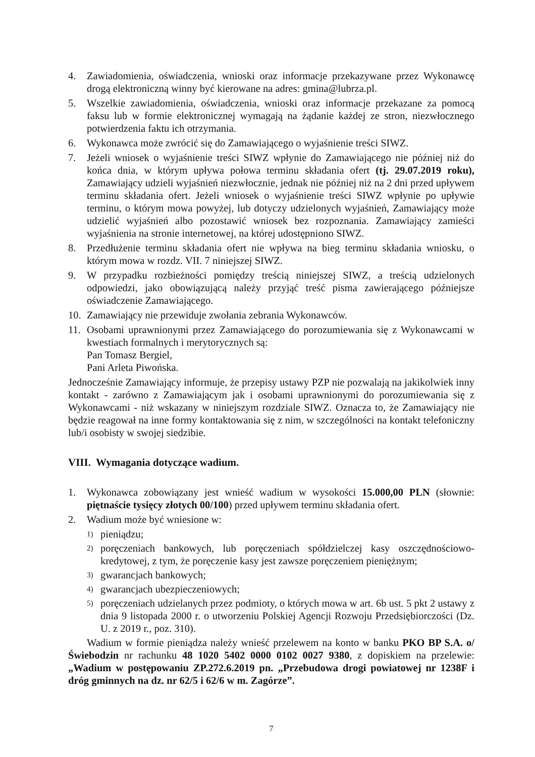4. Zawiadomienia, oświadczenia, wnioski oraz informacje przekazywane przez Wykonawcę drogą elektroniczną winny być kierowane na adres: gmina@lubrza.pl.
5. Wszelkie zawiadomienia, oświadczenia, wnioski oraz informacje przekazane za pomocą faksu lub w formie elektronicznej wymagają na żądanie każdej ze stron, niezwłocznego potwierdzenia faktu ich otrzymania.
6. Wykonawca może zwrócić się do Zamawiającego o wyjaśnienie treści SIWZ.
7. Jeżeli wniosek o wyjaśnienie treści SIWZ wpłynie do Zamawiającego nie później niż do końca dnia, w którym upływa połowa terminu składania ofert (tj. 29.07.2019 roku), Zamawiający udzieli wyjaśnień niezwłocznie, jednak nie później niż na 2 dni przed upływem terminu składania ofert. Jeżeli wniosek o wyjaśnienie treści SIWZ wpłynie po upływie terminu, o którym mowa powyżej, lub dotyczy udzielonych wyjaśnień, Zamawiający może udzielić wyjaśnień albo pozostawić wniosek bez rozpoznania. Zamawiający zamieści wyjaśnienia na stronie internetowej, na której udostępniono SIWZ.
8. Przedłużenie terminu składania ofert nie wpływa na bieg terminu składania wniosku, o którym mowa w rozdz. VII. 7 niniejszej SIWZ.
9. W przypadku rozbieżności pomiędzy treścią niniejszej SIWZ, a treścią udzielonych odpowiedzi, jako obowiązującą należy przyjąć treść pisma zawierającego późniejsze oświadczenie Zamawiającego.
10. Zamawiający nie przewiduje zwołania zebrania Wykonawców.
11. Osobami uprawnionymi przez Zamawiającego do porozumiewania się z Wykonawcami w kwestiach formalnych i merytorycznych są:
Pan Tomasz Bergiel,
Pani Arleta Piwońska.
Jednocześnie Zamawiający informuje, że przepisy ustawy PZP nie pozwalają na jakikolwiek inny kontakt - zarówno z Zamawiającym jak i osobami uprawnionymi do porozumiewania się z Wykonawcami - niż wskazany w niniejszym rozdziale SIWZ. Oznacza to, że Zamawiający nie będzie reagował na inne formy kontaktowania się z nim, w szczególności na kontakt telefoniczny lub/i osobisty w swojej siedzibie.
VIII. Wymagania dotyczące wadium.
1. Wykonawca zobowiązany jest wnieść wadium w wysokości 15.000,00 PLN (słownie: piętnaście tysięcy złotych 00/100) przed upływem terminu składania ofert.
2. Wadium może być wniesione w:
1) pieniądzu;
2) poręczeniach bankowych, lub poręczeniach spółdzielczej kasy oszczędnościowo-kredytowej, z tym, że poręczenie kasy jest zawsze poręczeniem pieniężnym;
3) gwarancjach bankowych;
4) gwarancjach ubezpieczeniowych;
5) poręczeniach udzielanych przez podmioty, o których mowa w art. 6b ust. 5 pkt 2 ustawy z dnia 9 listopada 2000 r. o utworzeniu Polskiej Agencji Rozwoju Przedsiębiorczości (Dz. U. z 2019 r., poz. 310).
Wadium w formie pieniądza należy wnieść przelewem na konto w banku PKO BP S.A. o/ Świebodzin nr rachunku 48 1020 5402 0000 0102 0027 9380, z dopiskiem na przelewie: „Wadium w postępowaniu ZP.272.6.2019 pn. „Przebudowa drogi powiatowej nr 1238F i dróg gminnych na dz. nr 62/5 i 62/6 w m. Zagórze”.
7